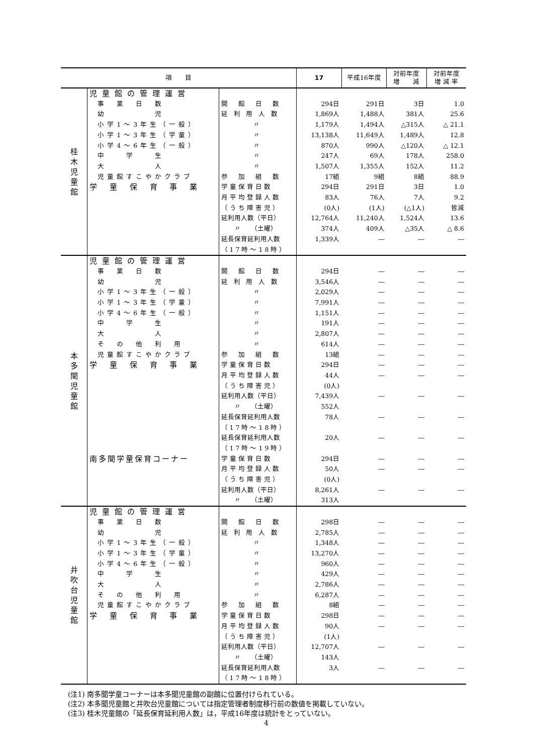| 項 目 | | | 17 | 平成16年度 | 対前年度 増 減 | 対前年度 増 減 率 | |
| --- | --- | --- | --- | --- | --- | --- | --- |
| 桂 木 児 童 館 | 児童館の管理運営 | | | | | | |
| | 事 業 日 数 | 開 館 日 数 | 294日 | 291日 | 3日 | 1.0 | |
| | 幼 児 | 延 利 用 人 数 | 1,869人 | 1,488人 | 381人 | 25.6 | |
| | 小学1～3年生（一般） | 〃 | 1,179人 | 1,494人 | △315人 | △ 21.1 | |
| | 小学1～3年生（学童） | 〃 | 13,138人 | 11,649人 | 1,489人 | 12.8 | |
| | 小学4～6年生（一般） | 〃 | 870人 | 990人 | △120人 | △ 12.1 | |
| | 中 学 生 | 〃 | 247人 | 69人 | 178人 | 258.0 | |
| | 大 人 | 〃 | 1,507人 | 1,355人 | 152人 | 11.2 | |
| | 児童館すこやかクラブ | 参 加 組 数 | 17組 | 9組 | 8組 | 88.9 | |
| | 学 童 保 育 事 業 | 学童保育日数 | 294日 | 291日 | 3日 | 1.0 | |
| | | 月平均登録人数 | 83人 | 76人 | 7人 | 9.2 | |
| | | （うち障害児） | (0人) | (1人) | (△1人) | 皆減 | |
| | | 延利用人数（平日） | 12,764人 | 11,240人 | 1,524人 | 13.6 | |
| | | | 〃 （土曜） | 374人 | 409人 | △35人 | △ 8.6 |
| | | 延長保育延利用人数 | 1,339人 | ― | ― | ― | |
| | | （17時～18時） | | | | | |
| 本 多 聞 児 童 館 | 児童館の管理運営 | | | | | | |
| | 事 業 日 数 | 開 館 日 数 | 294日 | ― | ― | ― | |
| | 幼 児 | 延 利 用 人 数 | 3,546人 | ― | ― | ― | |
| | 小学1～3年生（一般） | 〃 | 2,029人 | ― | ― | ― | |
| | 小学1～3年生（学童） | 〃 | 7,991人 | ― | ― | ― | |
| | 小学4～6年生（一般） | 〃 | 1,151人 | ― | ― | ― | |
| | 中 学 生 | 〃 | 191人 | ― | ― | ― | |
| | 大 人 | 〃 | 2,807人 | ― | ― | ― | |
| | そ の 他 利 用 | 〃 | 614人 | ― | ― | ― | |
| | 児童館すこやかクラブ | 参 加 組 数 | 13組 | ― | ― | ― | |
| | 学 童 保 育 事 業 | 学童保育日数 | 294日 | ― | ― | ― | |
| | | 月平均登録人数 | 44人 | ― | ― | ― | |
| | | （うち障害児） | (0人) | | | | |
| | | 延利用人数（平日） | 7,439人 | ― | ― | ― | |
| | | 〃 （土曜） | 552人 | | | | |
| | | 延長保育延利用人数 | 78人 | ― | ― | ― | |
| | | （17時～18時） | | | | | |
| | | 延長保育延利用人数 | 20人 | ― | ― | ― | |
| | | （17時～19時） | | | | | |
| | 南多聞学童保育コーナー | 学童保育日数 | 294日 | ― | ― | ― | |
| | | 月平均登録人数 | 50人 | ― | ― | ― | |
| | | （うち障害児） | (0人) | | | | |
| | | 延利用人数（平日） | 8,261人 | ― | ― | ― | |
| | | 〃 （土曜） | 313人 | | | | |
| 井 吹 台 児 童 館 | 児童館の管理運営 | | | | | | |
| | 事 業 日 数 | 開 館 日 数 | 298日 | ― | ― | ― | |
| | 幼 児 | 延 利 用 人 数 | 2,785人 | ― | ― | ― | |
| | 小学1～3年生（一般） | 〃 | 1,348人 | ― | ― | ― | |
| | 小学1～3年生（学童） | 〃 | 13,270人 | ― | ― | ― | |
| | 小学4～6年生（一般） | 〃 | 960人 | ― | ― | ― | |
| | 中 学 生 | 〃 | 429人 | ― | ― | ― | |
| | 大 人 | 〃 | 2,786人 | ― | ― | ― | |
| | そ の 他 利 用 | 〃 | 6,287人 | ― | ― | ― | |
| | 児童館すこやかクラブ | 参 加 組 数 | 8組 | ― | ― | ― | |
| | 学 童 保 育 事 業 | 学童保育日数 | 298日 | ― | ― | ― | |
| | | 月平均登録人数 | 90人 | ― | ― | ― | |
| | | （うち障害児） | (1人) | | | | |
| | | 延利用人数（平日） | 12,707人 | ― | ― | ― | |
| | | 〃 （土曜） | 143人 | | | | |
| | | 延長保育延利用人数 | 3人 | ― | ― | ― | |
| | | （17時～18時） | | | | | |
(注1) 南多聞学童コーナーは本多聞児童館の副館に位置付けられている。
(注2) 本多聞児童館と井吹台児童館については指定管理者制度移行前の数値を掲載していない。
(注3) 桂木児童館の「延長保育延利用人数」は，平成16年度は統計をとっていない。
4